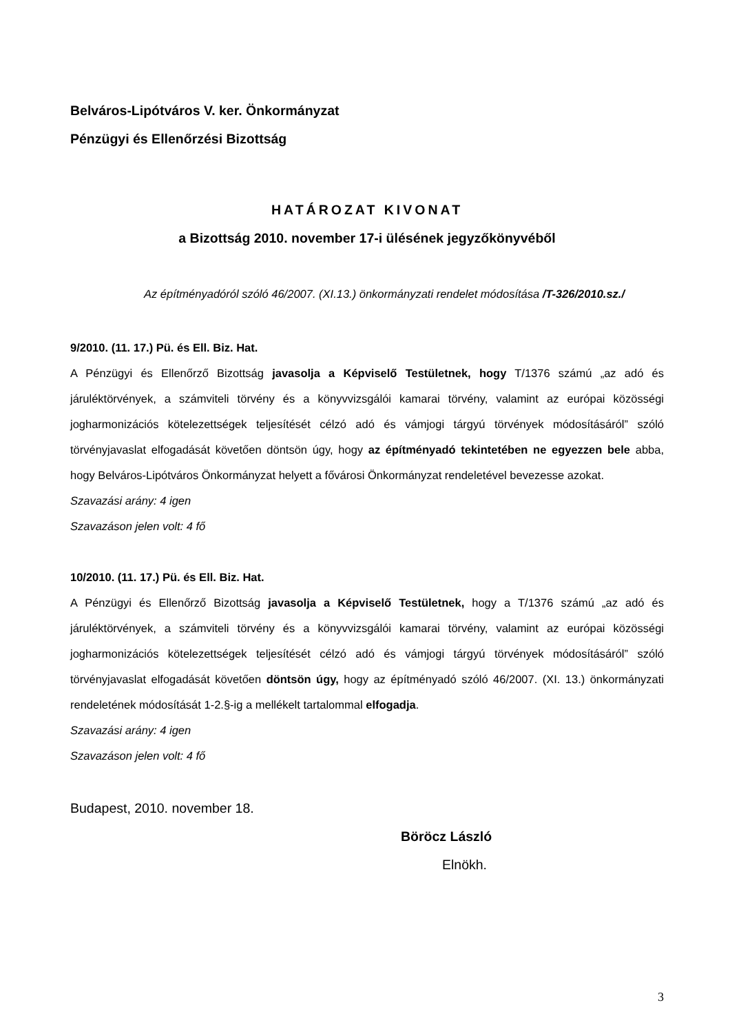Belváros-Lipótváros V. ker. Önkormányzat
Pénzügyi és Ellenőrzési Bizottság
HATÁROZAT KIVONAT
a Bizottság 2010. november 17-i ülésének jegyzőkönyvéből
Az építményadóról szóló 46/2007. (XI.13.) önkormányzati rendelet módosítása /T-326/2010.sz./
9/2010. (11. 17.) Pü. és Ell. Biz. Hat.
A Pénzügyi és Ellenőrző Bizottság javasolja a Képviselő Testületnek, hogy T/1376 számú „az adó és járuléktörvények, a számviteli törvény és a könyvvizsgálói kamarai törvény, valamint az európai közösségi jogharmonizációs kötelezettségek teljesítését célzó adó és vámjogi tárgyú törvények módosításáról” szóló törvényjavaslat elfogadását követően döntsön úgy, hogy az építményadó tekintetében ne egyezzen bele abba, hogy Belváros-Lipótváros Önkormányzat helyett a fővárosi Önkormányzat rendeletével bevezesse azokat.
Szavazási arány: 4 igen
Szavazáson jelen volt: 4 fő
10/2010. (11. 17.) Pü. és Ell. Biz. Hat.
A Pénzügyi és Ellenőrző Bizottság javasolja a Képviselő Testületnek, hogy a T/1376 számú „az adó és járuléktörvények, a számviteli törvény és a könyvvizsgálói kamarai törvény, valamint az európai közösségi jogharmonizációs kötelezettségek teljesítését célzó adó és vámjogi tárgyú törvények módosításáról” szóló törvényjavaslat elfogadását követően döntsön úgy, hogy az építményadó szóló 46/2007. (XI. 13.) önkormányzati rendeletének módosítását 1-2.§-ig a mellékelt tartalommal elfogadja.
Szavazási arány: 4 igen
Szavazáson jelen volt: 4 fő
Budapest, 2010. november 18.
Böröcz László
Elnökh.
3